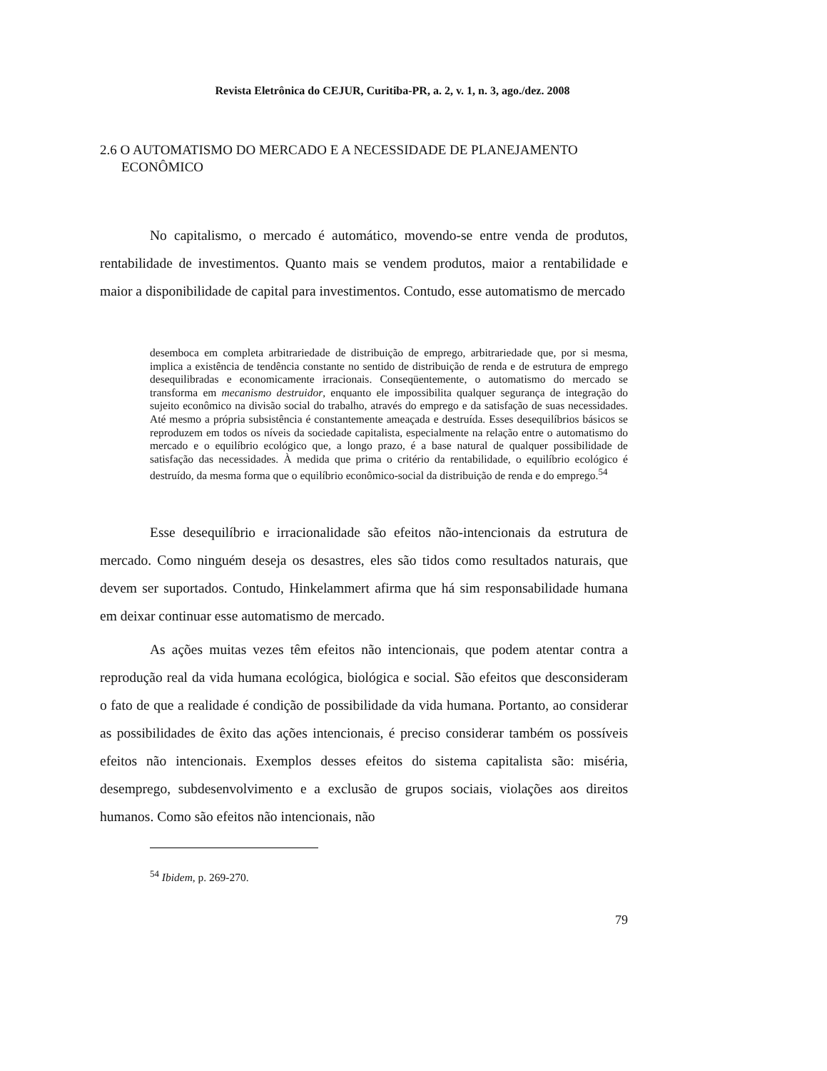Revista Eletrônica do CEJUR, Curitiba-PR, a. 2, v. 1, n. 3, ago./dez. 2008
2.6 O AUTOMATISMO DO MERCADO E A NECESSIDADE DE PLANEJAMENTO ECONÔMICO
No capitalismo, o mercado é automático, movendo-se entre venda de produtos, rentabilidade de investimentos. Quanto mais se vendem produtos, maior a rentabilidade e maior a disponibilidade de capital para investimentos. Contudo, esse automatismo de mercado
desemboca em completa arbitrariedade de distribuição de emprego, arbitrariedade que, por si mesma, implica a existência de tendência constante no sentido de distribuição de renda e de estrutura de emprego desequilibradas e economicamente irracionais. Conseqüentemente, o automatismo do mercado se transforma em mecanismo destruidor, enquanto ele impossibilita qualquer segurança de integração do sujeito econômico na divisão social do trabalho, através do emprego e da satisfação de suas necessidades. Até mesmo a própria subsistência é constantemente ameaçada e destruída. Esses desequilíbrios básicos se reproduzem em todos os níveis da sociedade capitalista, especialmente na relação entre o automatismo do mercado e o equilíbrio ecológico que, a longo prazo, é a base natural de qualquer possibilidade de satisfação das necessidades. À medida que prima o critério da rentabilidade, o equilíbrio ecológico é destruído, da mesma forma que o equilíbrio econômico-social da distribuição de renda e do emprego.<sup>54</sup>
Esse desequilíbrio e irracionalidade são efeitos não-intencionais da estrutura de mercado. Como ninguém deseja os desastres, eles são tidos como resultados naturais, que devem ser suportados. Contudo, Hinkelammert afirma que há sim responsabilidade humana em deixar continuar esse automatismo de mercado.
As ações muitas vezes têm efeitos não intencionais, que podem atentar contra a reprodução real da vida humana ecológica, biológica e social. São efeitos que desconsideram o fato de que a realidade é condição de possibilidade da vida humana. Portanto, ao considerar as possibilidades de êxito das ações intencionais, é preciso considerar também os possíveis efeitos não intencionais. Exemplos desses efeitos do sistema capitalista são: miséria, desemprego, subdesenvolvimento e a exclusão de grupos sociais, violações aos direitos humanos. Como são efeitos não intencionais, não
<sup>54</sup> Ibidem, p. 269-270.
79